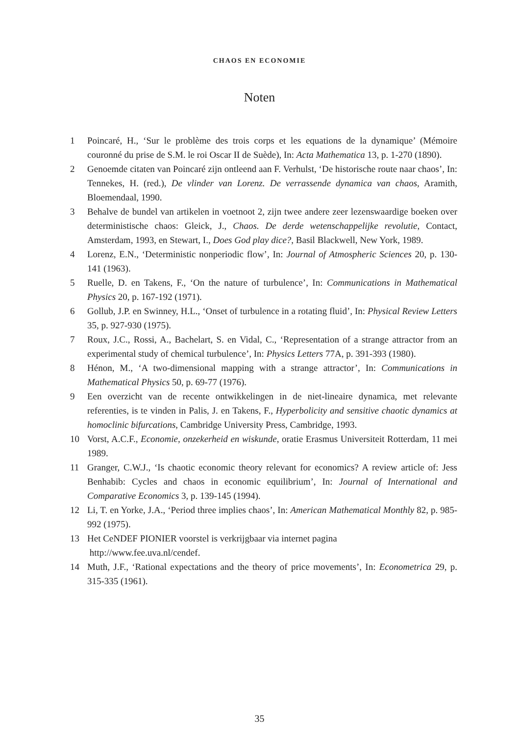CHAOS EN ECONOMIE
Noten
1 Poincaré, H., ‘Sur le problème des trois corps et les equations de la dynamique’ (Mémoire couronné du prise de S.M. le roi Oscar II de Suède), In: Acta Mathematica 13, p. 1-270 (1890).
2 Genoemde citaten van Poincaré zijn ontleend aan F. Verhulst, ‘De historische route naar chaos’, In: Tennekes, H. (red.), De vlinder van Lorenz. De verrassende dynamica van chaos, Aramith, Bloemendaal, 1990.
3 Behalve de bundel van artikelen in voetnoot 2, zijn twee andere zeer lezenswaardige boeken over deterministische chaos: Gleick, J., Chaos. De derde wetenschappelijke revolutie, Contact, Amsterdam, 1993, en Stewart, I., Does God play dice?, Basil Blackwell, New York, 1989.
4 Lorenz, E.N., ‘Deterministic nonperiodic flow’, In: Journal of Atmospheric Sciences 20, p. 130-141 (1963).
5 Ruelle, D. en Takens, F., ‘On the nature of turbulence’, In: Communications in Mathematical Physics 20, p. 167-192 (1971).
6 Gollub, J.P. en Swinney, H.L., ‘Onset of turbulence in a rotating fluid’, In: Physical Review Letters 35, p. 927-930 (1975).
7 Roux, J.C., Rossi, A., Bachelart, S. en Vidal, C., ‘Representation of a strange attractor from an experimental study of chemical turbulence’, In: Physics Letters 77A, p. 391-393 (1980).
8 Hénon, M., ‘A two-dimensional mapping with a strange attractor’, In: Communications in Mathematical Physics 50, p. 69-77 (1976).
9 Een overzicht van de recente ontwikkelingen in de niet-lineaire dynamica, met relevante referenties, is te vinden in Palis, J. en Takens, F., Hyperbolicity and sensitive chaotic dynamics at homoclinic bifurcations, Cambridge University Press, Cambridge, 1993.
10 Vorst, A.C.F., Economie, onzekerheid en wiskunde, oratie Erasmus Universiteit Rotterdam, 11 mei 1989.
11 Granger, C.W.J., ‘Is chaotic economic theory relevant for economics? A review article of: Jess Benhabib: Cycles and chaos in economic equilibrium’, In: Journal of International and Comparative Economics 3, p. 139-145 (1994).
12 Li, T. en Yorke, J.A., ‘Period three implies chaos’, In: American Mathematical Monthly 82, p. 985-992 (1975).
13 Het CeNDEF PIONIER voorstel is verkrijgbaar via internet pagina
http://www.fee.uva.nl/cendef.
14 Muth, J.F., ‘Rational expectations and the theory of price movements’, In: Econometrica 29, p. 315-335 (1961).
35